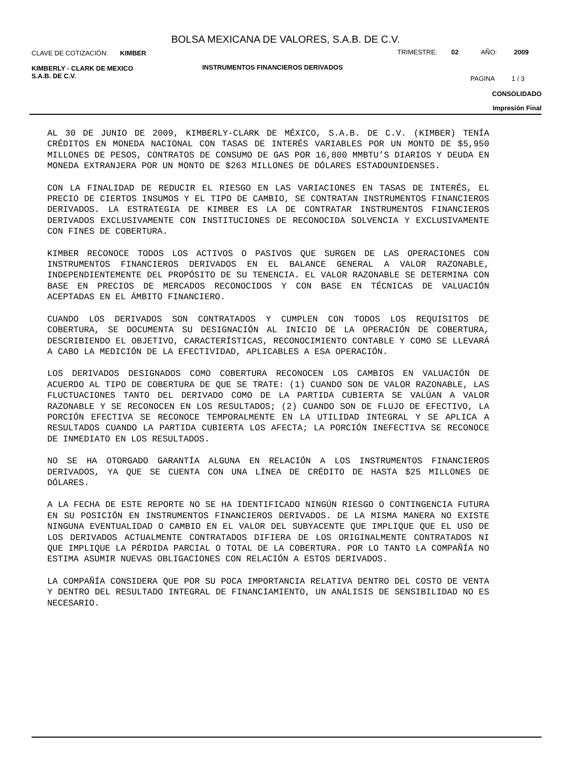BOLSA MEXICANA DE VALORES, S.A.B. DE C.V.
CLAVE DE COTIZACIÓN: KIMBER TRIMESTRE: 02 AÑO: 2009
KIMBERLY - CLARK DE MEXICO
S.A.B. DE C.V.
INSTRUMENTOS FINANCIEROS DERIVADOS
PAGINA 1 / 3
CONSOLIDADO
Impresión Final
AL 30 DE JUNIO DE 2009, KIMBERLY-CLARK DE MÉXICO, S.A.B. DE C.V. (KIMBER) TENÍA CRÉDITOS EN MONEDA NACIONAL CON TASAS DE INTERÉS VARIABLES POR UN MONTO DE $5,950 MILLONES DE PESOS, CONTRATOS DE CONSUMO DE GAS POR 16,800 MMBTU’S DIARIOS Y DEUDA EN MONEDA EXTRANJERA POR UN MONTO DE $263 MILLONES DE DÓLARES ESTADOUNIDENSES.
CON LA FINALIDAD DE REDUCIR EL RIESGO EN LAS VARIACIONES EN TASAS DE INTERÉS, EL PRECIO DE CIERTOS INSUMOS Y EL TIPO DE CAMBIO, SE CONTRATAN INSTRUMENTOS FINANCIEROS DERIVADOS. LA ESTRATEGIA DE KIMBER ES LA DE CONTRATAR INSTRUMENTOS FINANCIEROS DERIVADOS EXCLUSIVAMENTE CON INSTITUCIONES DE RECONOCIDA SOLVENCIA Y EXCLUSIVAMENTE CON FINES DE COBERTURA.
KIMBER RECONOCE TODOS LOS ACTIVOS O PASIVOS QUE SURGEN DE LAS OPERACIONES CON INSTRUMENTOS FINANCIEROS DERIVADOS EN EL BALANCE GENERAL A VALOR RAZONABLE, INDEPENDIENTEMENTE DEL PROPÓSITO DE SU TENENCIA. EL VALOR RAZONABLE SE DETERMINA CON BASE EN PRECIOS DE MERCADOS RECONOCIDOS Y CON BASE EN TÉCNICAS DE VALUACIÓN ACEPTADAS EN EL ÁMBITO FINANCIERO.
CUANDO LOS DERIVADOS SON CONTRATADOS Y CUMPLEN CON TODOS LOS REQUISITOS DE COBERTURA, SE DOCUMENTA SU DESIGNACIÓN AL INICIO DE LA OPERACIÓN DE COBERTURA, DESCRIBIENDO EL OBJETIVO, CARACTERÍSTICAS, RECONOCIMIENTO CONTABLE Y COMO SE LLEVARÁ A CABO LA MEDICIÓN DE LA EFECTIVIDAD, APLICABLES A ESA OPERACIÓN.
LOS DERIVADOS DESIGNADOS COMO COBERTURA RECONOCEN LOS CAMBIOS EN VALUACIÓN DE ACUERDO AL TIPO DE COBERTURA DE QUE SE TRATE: (1) CUANDO SON DE VALOR RAZONABLE, LAS FLUCTUACIONES TANTO DEL DERIVADO COMO DE LA PARTIDA CUBIERTA SE VALÚAN A VALOR RAZONABLE Y SE RECONOCEN EN LOS RESULTADOS; (2) CUANDO SON DE FLUJO DE EFECTIVO, LA PORCIÓN EFECTIVA SE RECONOCE TEMPORALMENTE EN LA UTILIDAD INTEGRAL Y SE APLICA A RESULTADOS CUANDO LA PARTIDA CUBIERTA LOS AFECTA; LA PORCIÓN INEFECTIVA SE RECONOCE DE INMEDIATO EN LOS RESULTADOS.
NO SE HA OTORGADO GARANTÍA ALGUNA EN RELACIÓN A LOS INSTRUMENTOS FINANCIEROS DERIVADOS, YA QUE SE CUENTA CON UNA LÍNEA DE CRÉDITO DE HASTA $25 MILLONES DE DÓLARES.
A LA FECHA DE ESTE REPORTE NO SE HA IDENTIFICADO NINGÚN RIESGO O CONTINGENCIA FUTURA EN SU POSICIÓN EN INSTRUMENTOS FINANCIEROS DERIVADOS. DE LA MISMA MANERA NO EXISTE NINGUNA EVENTUALIDAD O CAMBIO EN EL VALOR DEL SUBYACENTE QUE IMPLIQUE QUE EL USO DE LOS DERIVADOS ACTUALMENTE CONTRATADOS DIFIERA DE LOS ORIGINALMENTE CONTRATADOS NI QUE IMPLIQUE LA PÉRDIDA PARCIAL O TOTAL DE LA COBERTURA. POR LO TANTO LA COMPAÑÍA NO ESTIMA ASUMIR NUEVAS OBLIGACIONES CON RELACIÓN A ESTOS DERIVADOS.
LA COMPAÑÍA CONSIDERA QUE POR SU POCA IMPORTANCIA RELATIVA DENTRO DEL COSTO DE VENTA Y DENTRO DEL RESULTADO INTEGRAL DE FINANCIAMIENTO, UN ANÁLISIS DE SENSIBILIDAD NO ES NECESARIO.